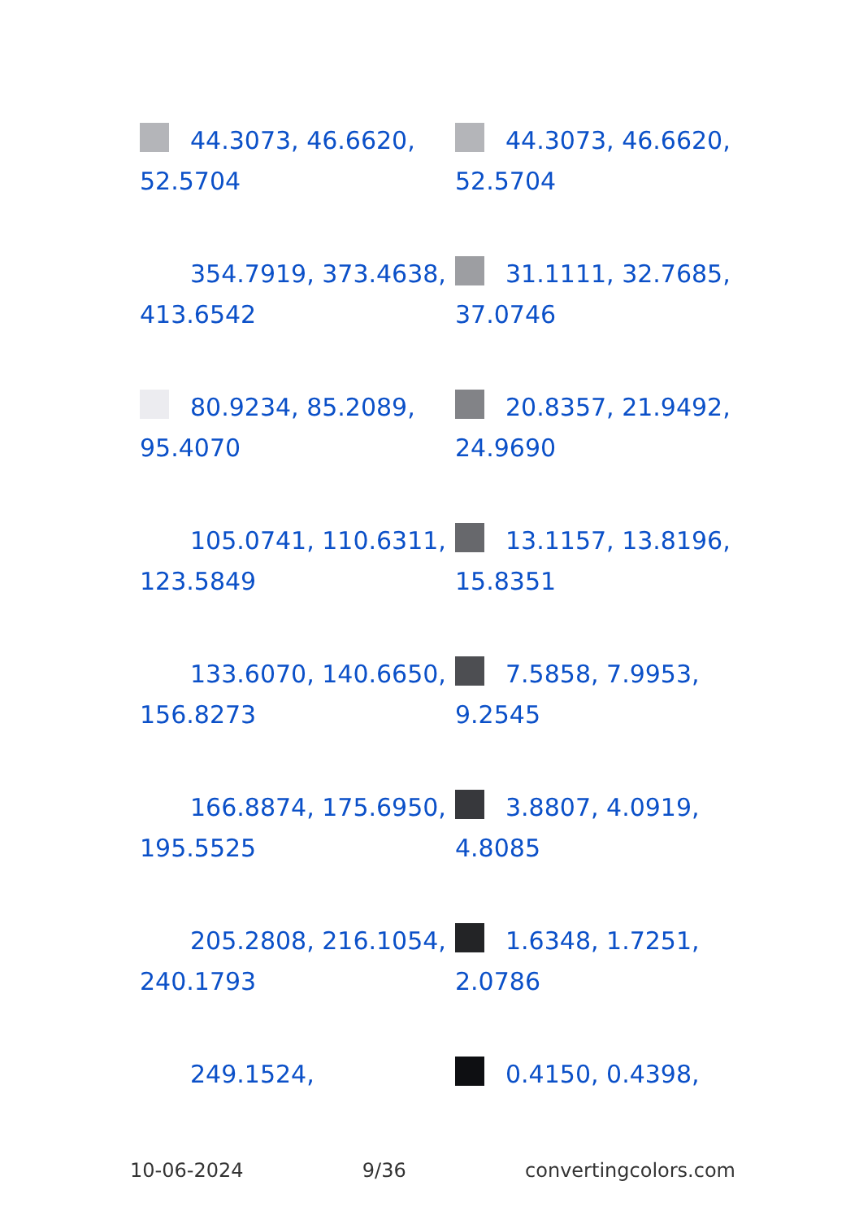44.3073, 46.6620, 52.5704
44.3073, 46.6620, 52.5704
354.7919, 373.4638, 413.6542
31.1111, 32.7685, 37.0746
80.9234, 85.2089, 95.4070
20.8357, 21.9492, 24.9690
105.0741, 110.6311, 123.5849
13.1157, 13.8196, 15.8351
133.6070, 140.6650, 156.8273
7.5858, 7.9953, 9.2545
166.8874, 175.6950, 195.5525
3.8807, 4.0919, 4.8085
205.2808, 216.1054, 240.1793
1.6348, 1.7251, 2.0786
249.1524,
0.4150, 0.4398,
10-06-2024 9/36 convertingcolors.com